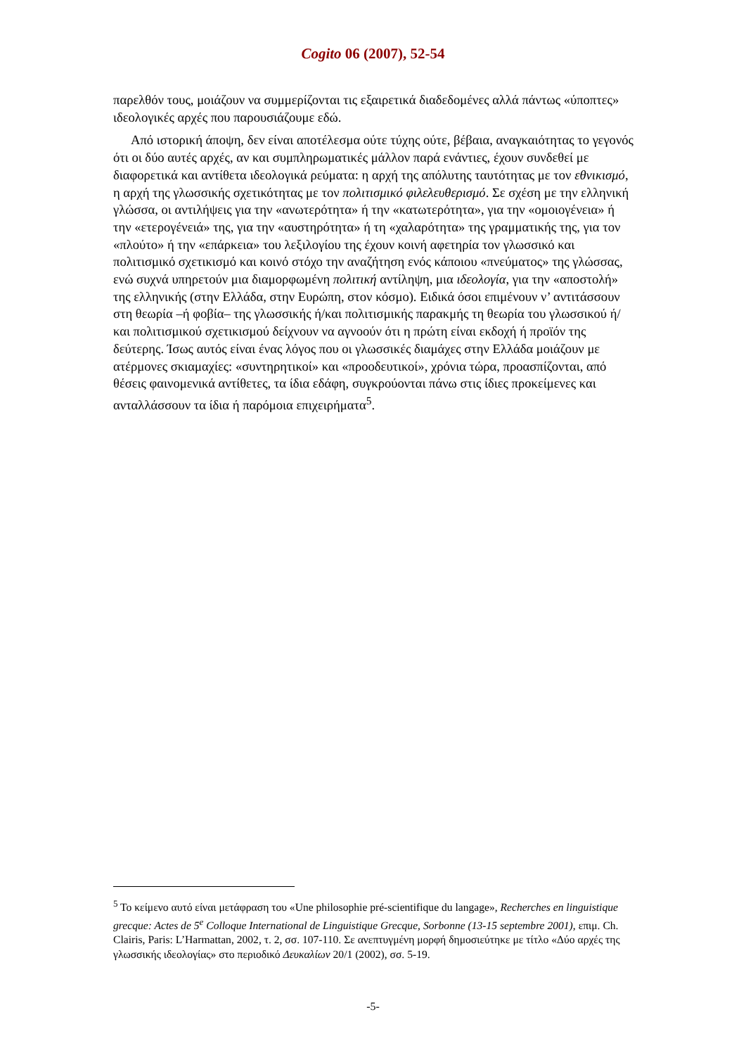Cogito 06 (2007), 52-54
παρελθόν τους, μοιάζουν να συμμερίζονται τις εξαιρετικά διαδεδομένες αλλά πάντως «ύποπτες» ιδεολογικές αρχές που παρουσιάζουμε εδώ.
Από ιστορική άποψη, δεν είναι αποτέλεσμα ούτε τύχης ούτε, βέβαια, αναγκαιότητας το γεγονός ότι οι δύο αυτές αρχές, αν και συμπληρωματικές μάλλον παρά ενάντιες, έχουν συνδεθεί με διαφορετικά και αντίθετα ιδεολογικά ρεύματα: η αρχή της απόλυτης ταυτότητας με τον εθνικισμό, η αρχή της γλωσσικής σχετικότητας με τον πολιτισμικό φιλελευθερισμό. Σε σχέση με την ελληνική γλώσσα, οι αντιλήψεις για την «ανωτερότητα» ή την «κατωτερότητα», για την «ομοιογένεια» ή την «ετερογένειά» της, για την «αυστηρότητα» ή τη «χαλαρότητα» της γραμματικής της, για τον «πλούτο» ή την «επάρκεια» του λεξιλογίου της έχουν κοινή αφετηρία τον γλωσσικό και πολιτισμικό σχετικισμό και κοινό στόχο την αναζήτηση ενός κάποιου «πνεύματος» της γλώσσας, ενώ συχνά υπηρετούν μια διαμορφωμένη πολιτική αντίληψη, μια ιδεολογία, για την «αποστολή» της ελληνικής (στην Ελλάδα, στην Ευρώπη, στον κόσμο). Ειδικά όσοι επιμένουν ν’ αντιτάσσουν στη θεωρία –ή φοβία– της γλωσσικής ή/και πολιτισμικής παρακμής τη θεωρία του γλωσσικού ή/και πολιτισμικού σχετικισμού δείχνουν να αγνοούν ότι η πρώτη είναι εκδοχή ή προϊόν της δεύτερης. Ίσως αυτός είναι ένας λόγος που οι γλωσσικές διαμάχες στην Ελλάδα μοιάζουν με ατέρμονες σκιαμαχίες: «συντηρητικοί» και «προοδευτικοί», χρόνια τώρα, προασπίζονται, από θέσεις φαινομενικά αντίθετες, τα ίδια εδάφη, συγκρούονται πάνω στις ίδιες προκείμενες και ανταλλάσσουν τα ίδια ή παρόμοια επιχειρήματα<sup>5</sup>.
<sup>5</sup> Το κείμενο αυτό είναι μετάφραση του «Une philosophie pré-scientifique du langage», Recherches en linguistique grecque: Actes de 5<sup>e</sup> Colloque International de Linguistique Grecque, Sorbonne (13-15 septembre 2001), επιμ. Ch. Clairis, Paris: L’Harmattan, 2002, τ. 2, σσ. 107-110. Σε ανεπτυγμένη μορφή δημοσιεύτηκε με τίτλο «Δύο αρχές της γλωσσικής ιδεολογίας» στο περιοδικό Δευκαλίων 20/1 (2002), σσ. 5-19.
-5-